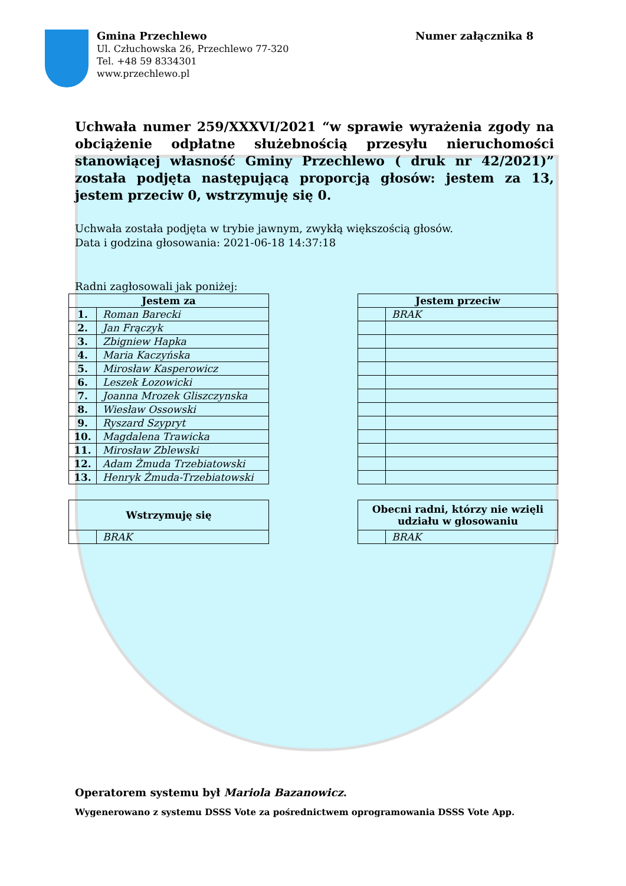Gmina Przechlewo
Ul. Człuchowska 26, Przechlewo 77-320
Tel. +48 59 8334301
www.przechlewo.pl
Numer załącznika 8
Uchwała numer 259/XXXVI/2021 “w sprawie wyrażenia zgody na obciążenie odpłatne służebnością przesyłu nieruchomości stanowiącej własność Gminy Przechlewo ( druk nr 42/2021)” została podjęta następującą proporcją głosów: jestem za 13, jestem przeciw 0, wstrzymuję się 0.
Uchwała została podjęta w trybie jawnym, zwykłą większością głosów.
Data i godzina głosowania: 2021-06-18 14:37:18
Radni zagłosowali jak poniżej:
| Jestem za | |
| --- | --- |
| 1. | Roman Barecki |
| 2. | Jan Frączyk |
| 3. | Zbigniew Hapka |
| 4. | Maria Kaczyńska |
| 5. | Mirosław Kasperowicz |
| 6. | Leszek Łozowicki |
| 7. | Joanna Mrozek Gliszczynska |
| 8. | Wiesław Ossowski |
| 9. | Ryszard Szypryt |
| 10. | Magdalena Trawicka |
| 11. | Mirosław Zblewski |
| 12. | Adam Żmuda Trzebiatowski |
| 13. | Henryk Żmuda-Trzebiatowski |
| Jestem przeciw | |
| --- | --- |
| | BRAK |
| Wstrzymuję się | |
| --- | --- |
| | BRAK |
| Obecni radni, którzy nie wzięli udziału w głosowaniu | |
| --- | --- |
| | BRAK |
Operatorem systemu był Mariola Bazanowicz.
Wygenerowano z systemu DSSS Vote za pośrednictwem oprogramowania DSSS Vote App.